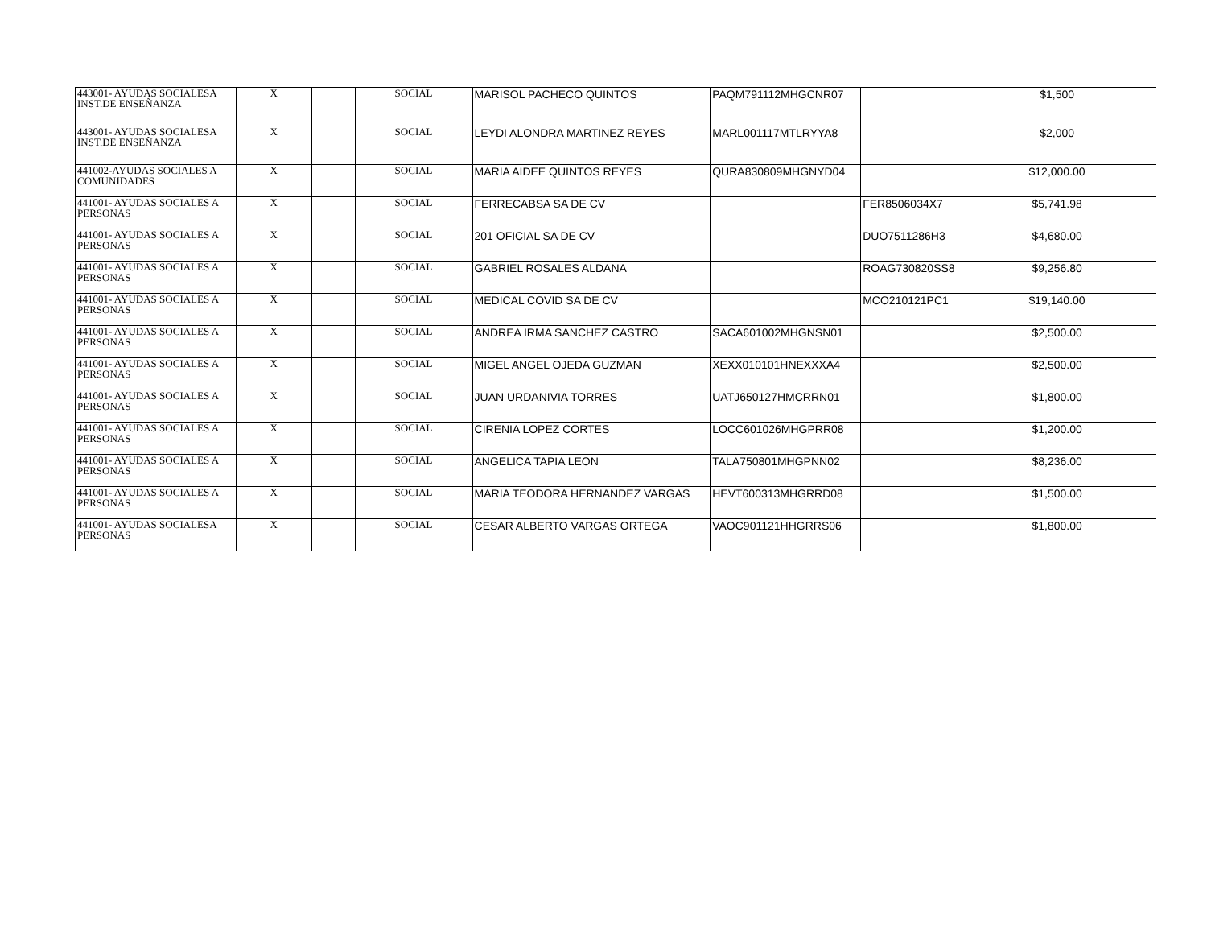| 443001- AYUDAS SOCIALESA INST.DE ENSEÑANZA | X | | SOCIAL | MARISOL PACHECO QUINTOS | PAQM791112MHGCNR07 | | $1,500 |
| 443001- AYUDAS SOCIALESA INST.DE ENSEÑANZA | X | | SOCIAL | LEYDI ALONDRA MARTINEZ REYES | MARL001117MTLRYYA8 | | $2,000 |
| 441002-AYUDAS SOCIALES A COMUNIDADES | X | | SOCIAL | MARIA AIDEE QUINTOS REYES | QURA830809MHGNYD04 | | $12,000.00 |
| 441001- AYUDAS SOCIALES A PERSONAS | X | | SOCIAL | FERRECABSA SA DE CV | | FER8506034X7 | $5,741.98 |
| 441001- AYUDAS SOCIALES A PERSONAS | X | | SOCIAL | 201 OFICIAL SA DE CV | | DUO7511286H3 | $4,680.00 |
| 441001- AYUDAS SOCIALES A PERSONAS | X | | SOCIAL | GABRIEL ROSALES ALDANA | | ROAG730820SS8 | $9,256.80 |
| 441001- AYUDAS SOCIALES A PERSONAS | X | | SOCIAL | MEDICAL COVID SA DE CV | | MCO210121PC1 | $19,140.00 |
| 441001- AYUDAS SOCIALES A PERSONAS | X | | SOCIAL | ANDREA IRMA SANCHEZ CASTRO | SACA601002MHGNSN01 | | $2,500.00 |
| 441001- AYUDAS SOCIALES A PERSONAS | X | | SOCIAL | MIGEL ANGEL OJEDA GUZMAN | XEXX010101HNEXXXA4 | | $2,500.00 |
| 441001- AYUDAS SOCIALES A PERSONAS | X | | SOCIAL | JUAN URDANIVIA TORRES | UATJ650127HMCRRN01 | | $1,800.00 |
| 441001- AYUDAS SOCIALES A PERSONAS | X | | SOCIAL | CIRENIA LOPEZ CORTES | LOCC601026MHGPRR08 | | $1,200.00 |
| 441001- AYUDAS SOCIALES A PERSONAS | X | | SOCIAL | ANGELICA TAPIA LEON | TALA750801MHGPNN02 | | $8,236.00 |
| 441001- AYUDAS SOCIALES A PERSONAS | X | | SOCIAL | MARIA TEODORA HERNANDEZ VARGAS | HEVT600313MHGRRD08 | | $1,500.00 |
| 441001- AYUDAS SOCIALESA PERSONAS | X | | SOCIAL | CESAR ALBERTO VARGAS ORTEGA | VAOC901121HHGRRS06 | | $1,800.00 |